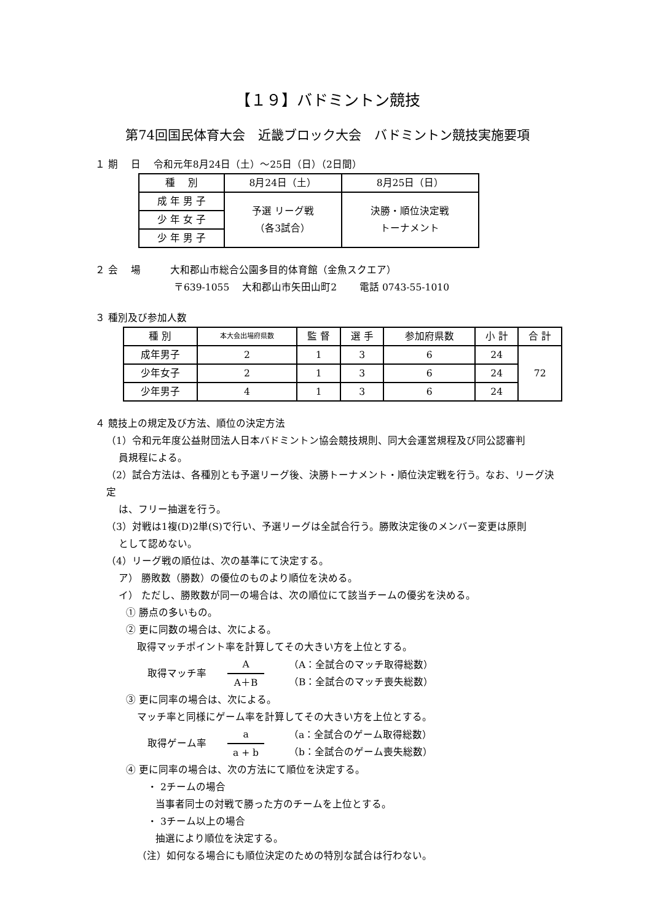【１９】バドミントン競技
第74回国民体育大会　近畿ブロック大会　バドミントン競技実施要項
１ 期　 日　 令和元年8月24日（土）～25日（日）（2日間）
| 種 別 | 8月24日（土） | 8月25日（日） |
| --- | --- | --- |
| 成 年 男 子 | 予選 リーグ戦 （各3試合） | 決勝・順位決定戦 トーナメント |
| 少 年 女 子 | | |
| 少 年 男 子 | | |
２ 会　 場　　　大和郡山市総合公園多目的体育館（金魚スクエア）
　　　　　　　　〒639-1055　 大和郡山市矢田山町2　　 電話 0743-55-1010
３ 種別及び参加人数
| 種 別 | 本大会出場府県数 | 監 督 | 選 手 | 参加府県数 | 小 計 | 合 計 |
| --- | --- | --- | --- | --- | --- | --- |
| 成年男子 | 2 | 1 | 3 | 6 | 24 | 72 |
| 少年女子 | 2 | 1 | 3 | 6 | 24 | |
| 少年男子 | 4 | 1 | 3 | 6 | 24 | |
４ 競技上の規定及び方法、順位の決定方法
（1）令和元年度公益財団法人日本バドミントン協会競技規則、同大会運営規程及び同公認審判
員規程による。
（2）試合方法は、各種別とも予選リーグ後、決勝トーナメント・順位決定戦を行う。なお、リーグ決定
は、フリー抽選を行う。
（3）対戦は1複(D)2単(S)で行い、予選リーグは全試合行う。勝敗決定後のメンバー変更は原則
として認めない。
（4）リーグ戦の順位は、次の基準にて決定する。
ア） 勝敗数（勝数）の優位のものより順位を決める。
イ） ただし、勝敗数が同一の場合は、次の順位にて該当チームの優劣を決める。
① 勝点の多いもの。
② 更に同数の場合は、次による。
取得マッチポイント率を計算してその大きい方を上位とする。
取得マッチ率
A
A＋B
（A：全試合のマッチ取得総数）
（B：全試合のマッチ喪失総数）
③ 更に同率の場合は、次による。
マッチ率と同様にゲーム率を計算してその大きい方を上位とする。
取得ゲーム率
a
a + b
（a：全試合のゲーム取得総数）
（b：全試合のゲーム喪失総数）
④ 更に同率の場合は、次の方法にて順位を決定する。
・ 2チームの場合
当事者同士の対戦で勝った方のチームを上位とする。
・ 3チーム以上の場合
抽選により順位を決定する。
（注）如何なる場合にも順位決定のための特別な試合は行わない。